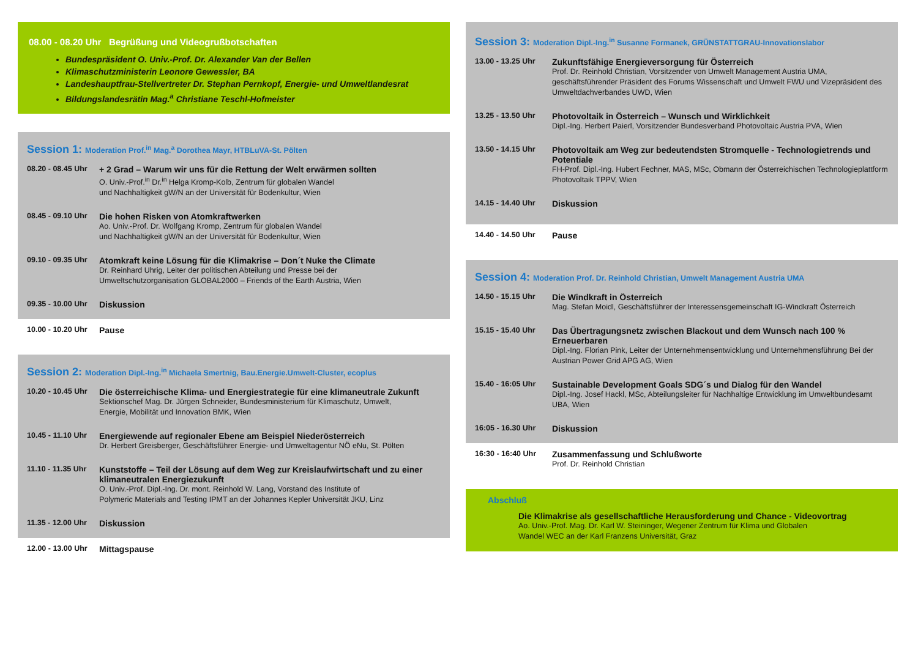08.00 - 08.20 Uhr Begrüßung und Videogrußbotschaften
Bundespräsident O. Univ.-Prof. Dr. Alexander Van der Bellen
Klimaschutzministerin Leonore Gewessler, BA
Landeshauptfrau-Stellvertreter Dr. Stephan Pernkopf, Energie- und Umweltlandesrat
Bildungslandesrätin Mag.<sup>a</sup> Christiane Teschl-Hofmeister
Session 1: Moderation Prof.<sup>in</sup> Mag.<sup>a</sup> Dorothea Mayr, HTBLuVA-St. Pölten
08.20 - 08.45 Uhr
+ 2 Grad – Warum wir uns für die Rettung der Welt erwärmen sollten
O. Univ.-Prof.<sup>in</sup> Dr.<sup>in</sup> Helga Kromp-Kolb, Zentrum für globalen Wandel
und Nachhaltigkeit gW/N an der Universität für Bodenkultur, Wien
08.45 - 09.10 Uhr
Die hohen Risken von Atomkraftwerken
Ao. Univ.-Prof. Dr. Wolfgang Kromp, Zentrum für globalen Wandel
und Nachhaltigkeit gW/N an der Universität für Bodenkultur, Wien
09.10 - 09.35 Uhr
Atomkraft keine Lösung für die Klimakrise – Don´t Nuke the Climate
Dr. Reinhard Uhrig, Leiter der politischen Abteilung und Presse bei der
Umweltschutzorganisation GLOBAL2000 – Friends of the Earth Austria, Wien
09.35 - 10.00 Uhr
Diskussion
10.00 - 10.20 Uhr
Pause
Session 2: Moderation Dipl.-Ing.<sup>in</sup> Michaela Smertnig, Bau.Energie.Umwelt-Cluster, ecoplus
10.20 - 10.45 Uhr
Die österreichische Klima- und Energiestrategie für eine klimaneutrale Zukunft
Sektionschef Mag. Dr. Jürgen Schneider, Bundesministerium für Klimaschutz, Umwelt,
Energie, Mobilität und Innovation BMK, Wien
10.45 - 11.10 Uhr
Energiewende auf regionaler Ebene am Beispiel Niederösterreich
Dr. Herbert Greisberger, Geschäftsführer Energie- und Umweltagentur NÖ eNu, St. Pölten
11.10 - 11.35 Uhr
Kunststoffe – Teil der Lösung auf dem Weg zur Kreislaufwirtschaft und zu einer klimaneutralen Energiezukunft
O. Univ.-Prof. Dipl.-Ing. Dr. mont. Reinhold W. Lang, Vorstand des Institute of
Polymeric Materials and Testing IPMT an der Johannes Kepler Universität JKU, Linz
11.35 - 12.00 Uhr
Diskussion
12.00 - 13.00 Uhr
Mittagspause
Session 3: Moderation Dipl.-Ing.<sup>in</sup> Susanne Formanek, GRÜNSTATTGRAU-Innovationslabor
13.00 - 13.25 Uhr
Zukunftsfähige Energieversorgung für Österreich
Prof. Dr. Reinhold Christian, Vorsitzender von Umwelt Management Austria UMA, geschäftsführender Präsident des Forums Wissenschaft und Umwelt FWU und Vizepräsident des Umweltdachverbandes UWD, Wien
13.25 - 13.50 Uhr
Photovoltaik in Österreich – Wunsch und Wirklichkeit
Dipl.-Ing. Herbert Paierl, Vorsitzender Bundesverband Photovoltaic Austria PVA, Wien
13.50 - 14.15 Uhr
Photovoltaik am Weg zur bedeutendsten Stromquelle - Technologietrends und Potentiale
FH-Prof. Dipl.-Ing. Hubert Fechner, MAS, MSc, Obmann der Österreichischen Technologieplattform Photovoltaik TPPV, Wien
14.15 - 14.40 Uhr
Diskussion
14.40 - 14.50 Uhr
Pause
Session 4: Moderation Prof. Dr. Reinhold Christian, Umwelt Management Austria UMA
14.50 - 15.15 Uhr
Die Windkraft in Österreich
Mag. Stefan Moidl, Geschäftsführer der Interessensgemeinschaft IG-Windkraft Österreich
15.15 - 15.40 Uhr
Das Übertragungsnetz zwischen Blackout und dem Wunsch nach 100 % Erneuerbaren
Dipl.-Ing. Florian Pink, Leiter der Unternehmensentwicklung und Unternehmensführung Bei der Austrian Power Grid APG AG, Wien
15.40 - 16:05 Uhr
Sustainable Development Goals SDG´s und Dialog für den Wandel
Dipl.-Ing. Josef Hackl, MSc, Abteilungsleiter für Nachhaltige Entwicklung im Umweltbundesamt UBA, Wien
16:05 - 16.30 Uhr
Diskussion
16:30 - 16:40 Uhr
Zusammenfassung und Schlußworte
Prof. Dr. Reinhold Christian
Abschluß
Die Klimakrise als gesellschaftliche Herausforderung und Chance - Videovortrag
Ao. Univ.-Prof. Mag. Dr. Karl W. Steininger, Wegener Zentrum für Klima und Globalen
Wandel WEC an der Karl Franzens Universität, Graz